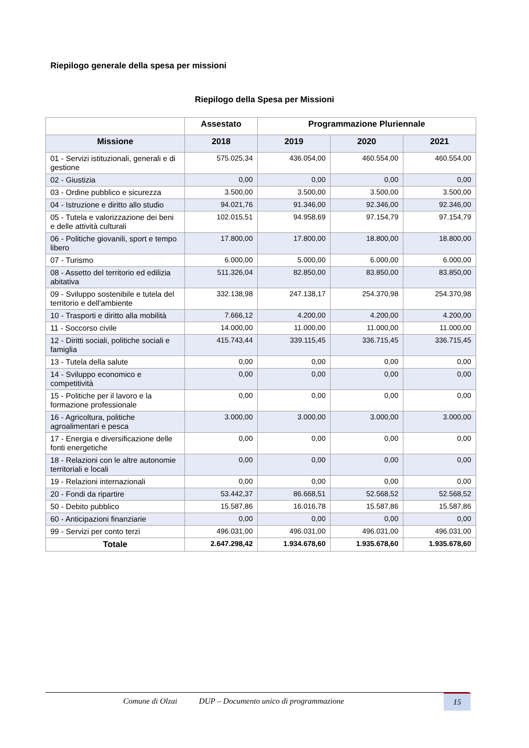Riepilogo generale della spesa per missioni
Riepilogo della Spesa per Missioni
| | Assestato | Programmazione Pluriennale | | |
| --- | --- | --- | --- | --- |
| Missione | 2018 | 2019 | 2020 | 2021 |
| 01 - Servizi istituzionali, generali e di gestione | 575.025,34 | 436.054,00 | 460.554,00 | 460.554,00 |
| 02 - Giustizia | 0,00 | 0,00 | 0,00 | 0,00 |
| 03 - Ordine pubblico e sicurezza | 3.500,00 | 3.500,00 | 3.500,00 | 3.500,00 |
| 04 - Istruzione e diritto allo studio | 94.021,76 | 91.346,00 | 92.346,00 | 92.346,00 |
| 05 - Tutela e valorizzazione dei beni e delle attività culturali | 102.015,51 | 94.958,69 | 97.154,79 | 97.154,79 |
| 06 - Politiche giovanili, sport e tempo libero | 17.800,00 | 17.800,00 | 18.800,00 | 18.800,00 |
| 07 - Turismo | 6.000,00 | 5.000,00 | 6.000,00 | 6.000,00 |
| 08 - Assetto del territorio ed edilizia abitativa | 511.326,04 | 82.850,00 | 83.850,00 | 83.850,00 |
| 09 - Sviluppo sostenibile e tutela del territorio e dell'ambiente | 332.138,98 | 247.138,17 | 254.370,98 | 254.370,98 |
| 10 - Trasporti e diritto alla mobilità | 7.666,12 | 4.200,00 | 4.200,00 | 4.200,00 |
| 11 - Soccorso civile | 14.000,00 | 11.000,00 | 11.000,00 | 11.000,00 |
| 12 - Diritti sociali, politiche sociali e famiglia | 415.743,44 | 339.115,45 | 336.715,45 | 336.715,45 |
| 13 - Tutela della salute | 0,00 | 0,00 | 0,00 | 0,00 |
| 14 - Sviluppo economico e competitività | 0,00 | 0,00 | 0,00 | 0,00 |
| 15 - Politiche per il lavoro e la formazione professionale | 0,00 | 0,00 | 0,00 | 0,00 |
| 16 - Agricoltura, politiche agroalimentari e pesca | 3.000,00 | 3.000,00 | 3.000,00 | 3.000,00 |
| 17 - Energia e diversificazione delle fonti energetiche | 0,00 | 0,00 | 0,00 | 0,00 |
| 18 - Relazioni con le altre autonomie territoriali e locali | 0,00 | 0,00 | 0,00 | 0,00 |
| 19 - Relazioni internazionali | 0,00 | 0,00 | 0,00 | 0,00 |
| 20 - Fondi da ripartire | 53.442,37 | 86.668,51 | 52.568,52 | 52.568,52 |
| 50 - Debito pubblico | 15.587,86 | 16.016,78 | 15.587,86 | 15.587,86 |
| 60 - Anticipazioni finanziarie | 0,00 | 0,00 | 0,00 | 0,00 |
| 99 - Servizi per conto terzi | 496.031,00 | 496.031,00 | 496.031,00 | 496.031,00 |
| Totale | 2.647.298,42 | 1.934.678,60 | 1.935.678,60 | 1.935.678,60 |
Comune di Olzai DUP – Documento unico di programmazione
15